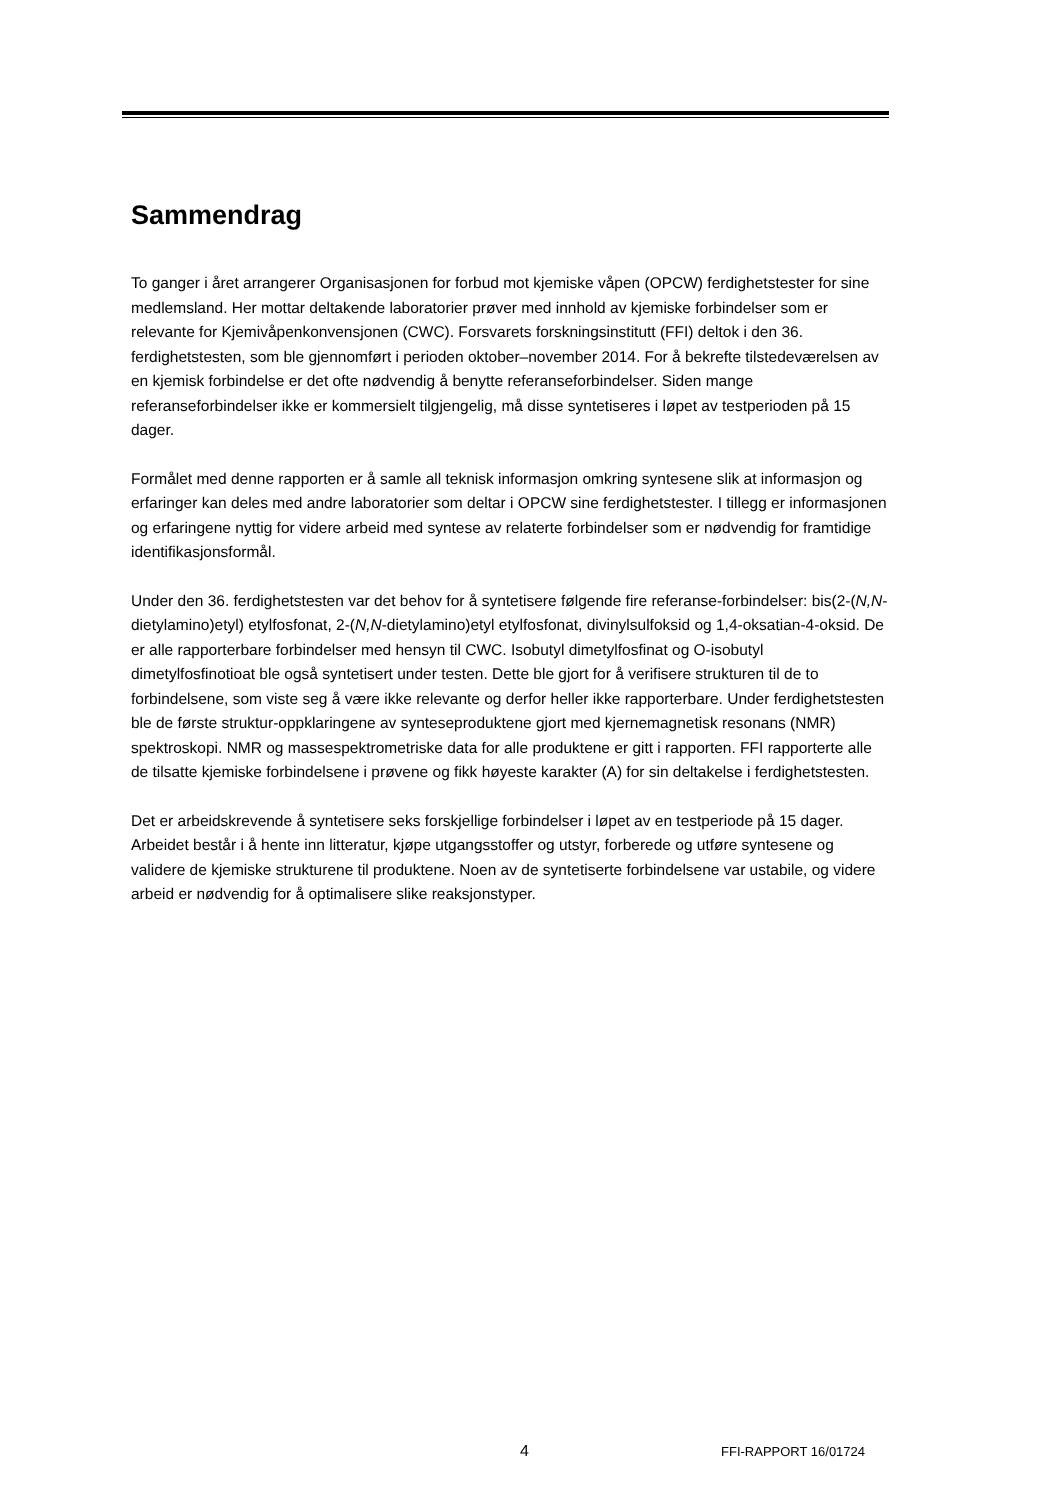Sammendrag
To ganger i året arrangerer Organisasjonen for forbud mot kjemiske våpen (OPCW) ferdighetstester for sine medlemsland. Her mottar deltakende laboratorier prøver med innhold av kjemiske forbindelser som er relevante for Kjemivåpenkonvensjonen (CWC). Forsvarets forskningsinstitutt (FFI) deltok i den 36. ferdighetstesten, som ble gjennomført i perioden oktober–november 2014. For å bekrefte tilstedeværelsen av en kjemisk forbindelse er det ofte nødvendig å benytte referanseforbindelser. Siden mange referanseforbindelser ikke er kommersielt tilgjengelig, må disse syntetiseres i løpet av testperioden på 15 dager.
Formålet med denne rapporten er å samle all teknisk informasjon omkring syntesene slik at informasjon og erfaringer kan deles med andre laboratorier som deltar i OPCW sine ferdighetstester. I tillegg er informasjonen og erfaringene nyttig for videre arbeid med syntese av relaterte forbindelser som er nødvendig for framtidige identifikasjonsformål.
Under den 36. ferdighetstesten var det behov for å syntetisere følgende fire referanse-forbindelser: bis(2-(N,N-dietylamino)etyl) etylfosfonat, 2-(N,N-dietylamino)etyl etylfosfonat, divinylsulfoksid og 1,4-oksatian-4-oksid. De er alle rapporterbare forbindelser med hensyn til CWC. Isobutyl dimetylfosfinat og O-isobutyl dimetylfosfinotioat ble også syntetisert under testen. Dette ble gjort for å verifisere strukturen til de to forbindelsene, som viste seg å være ikke relevante og derfor heller ikke rapporterbare. Under ferdighetstesten ble de første struktur-oppklaringene av synteseproduktene gjort med kjernemagnetisk resonans (NMR) spektroskopi. NMR og massespektrometriske data for alle produktene er gitt i rapporten. FFI rapporterte alle de tilsatte kjemiske forbindelsene i prøvene og fikk høyeste karakter (A) for sin deltakelse i ferdighetstesten.
Det er arbeidskrevende å syntetisere seks forskjellige forbindelser i løpet av en testperiode på 15 dager. Arbeidet består i å hente inn litteratur, kjøpe utgangsstoffer og utstyr, forberede og utføre syntesene og validere de kjemiske strukturene til produktene. Noen av de syntetiserte forbindelsene var ustabile, og videre arbeid er nødvendig for å optimalisere slike reaksjonstyper.
4 FFI-RAPPORT 16/01724